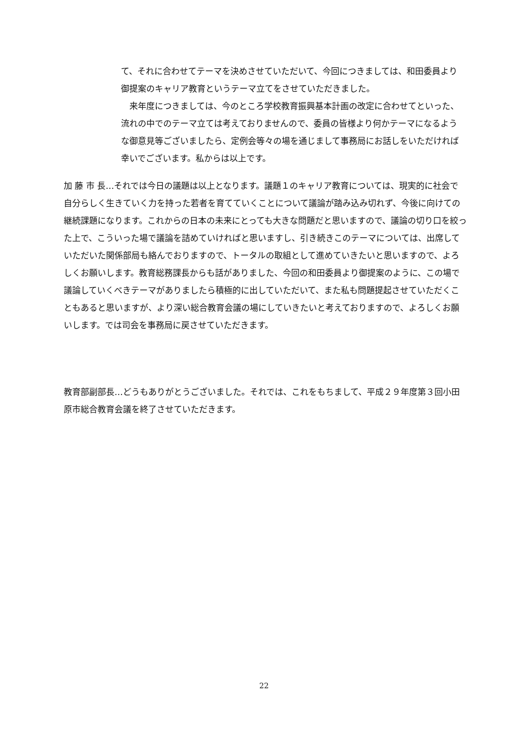て、それに合わせてテーマを決めさせていただいて、今回につきましては、和田委員より御提案のキャリア教育というテーマ立てをさせていただきました。
　来年度につきましては、今のところ学校教育振興基本計画の改定に合わせてといった、流れの中でのテーマ立ては考えておりませんので、委員の皆様より何かテーマになるような御意見等ございましたら、定例会等々の場を通じまして事務局にお話しをいただければ幸いでございます。私からは以上です。
加 藤 市 長…それでは今日の議題は以上となります。議題１のキャリア教育については、現実的に社会で自分らしく生きていく力を持った若者を育てていくことについて議論が踏み込み切れず、今後に向けての継続課題になります。これからの日本の未来にとっても大きな問題だと思いますので、議論の切り口を絞った上で、こういった場で議論を詰めていければと思いますし、引き続きこのテーマについては、出席していただいた関係部局も絡んでおりますので、トータルの取組として進めていきたいと思いますので、よろしくお願いします。教育総務課長からも話がありました、今回の和田委員より御提案のように、この場で議論していくべきテーマがありましたら積極的に出していただいて、また私も問題提起させていただくこともあると思いますが、より深い総合教育会議の場にしていきたいと考えておりますので、よろしくお願いします。では司会を事務局に戻させていただきます。
教育部副部長…どうもありがとうございました。それでは、これをもちまして、平成２９年度第３回小田原市総合教育会議を終了させていただきます。
22